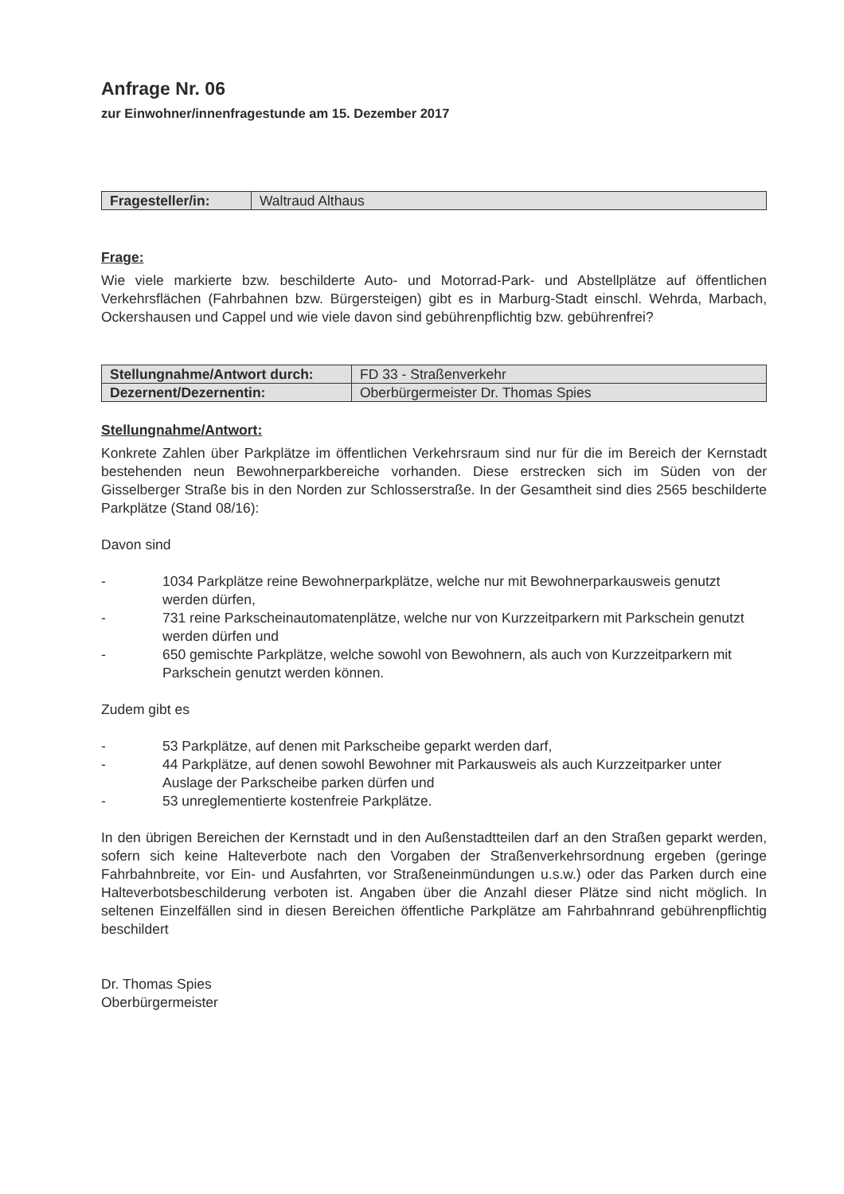Anfrage Nr. 06
zur Einwohner/innenfragestunde am 15. Dezember 2017
| Fragesteller/in: | Waltraud Althaus |
Frage:
Wie viele markierte bzw. beschilderte Auto- und Motorrad-Park- und Abstellplätze auf öffentlichen Verkehrsflächen (Fahrbahnen bzw. Bürgersteigen) gibt es in Marburg-Stadt einschl. Wehrda, Marbach, Ockershausen und Cappel und wie viele davon sind gebührenpflichtig bzw. gebührenfrei?
| Stellungnahme/Antwort durch: | FD 33 - Straßenverkehr |
| Dezernent/Dezernentin: | Oberbürgermeister Dr. Thomas Spies |
Stellungnahme/Antwort:
Konkrete Zahlen über Parkplätze im öffentlichen Verkehrsraum sind nur für die im Bereich der Kernstadt bestehenden neun Bewohnerparkbereiche vorhanden. Diese erstrecken sich im Süden von der Gisselberger Straße bis in den Norden zur Schlosserstraße. In der Gesamtheit sind dies 2565 beschilderte Parkplätze (Stand 08/16):
Davon sind
- 1034 Parkplätze reine Bewohnerparkplätze, welche nur mit Bewohnerparkausweis genutzt werden dürfen,
- 731 reine Parkscheinautomatenplätze, welche nur von Kurzzeitparkern mit Parkschein genutzt werden dürfen und
- 650 gemischte Parkplätze, welche sowohl von Bewohnern, als auch von Kurzzeitparkern mit Parkschein genutzt werden können.
Zudem gibt es
- 53 Parkplätze, auf denen mit Parkscheibe geparkt werden darf,
- 44 Parkplätze, auf denen sowohl Bewohner mit Parkausweis als auch Kurzzeitparker unter Auslage der Parkscheibe parken dürfen und
- 53 unreglementierte kostenfreie Parkplätze.
In den übrigen Bereichen der Kernstadt und in den Außenstadtteilen darf an den Straßen geparkt werden, sofern sich keine Halteverbote nach den Vorgaben der Straßenverkehrsordnung ergeben (geringe Fahrbahnbreite, vor Ein- und Ausfahrten, vor Straßeneinmündungen u.s.w.) oder das Parken durch eine Halteverbotsbeschilderung verboten ist. Angaben über die Anzahl dieser Plätze sind nicht möglich. In seltenen Einzelfällen sind in diesen Bereichen öffentliche Parkplätze am Fahrbahnrand gebührenpflichtig beschildert
Dr. Thomas Spies
Oberbürgermeister